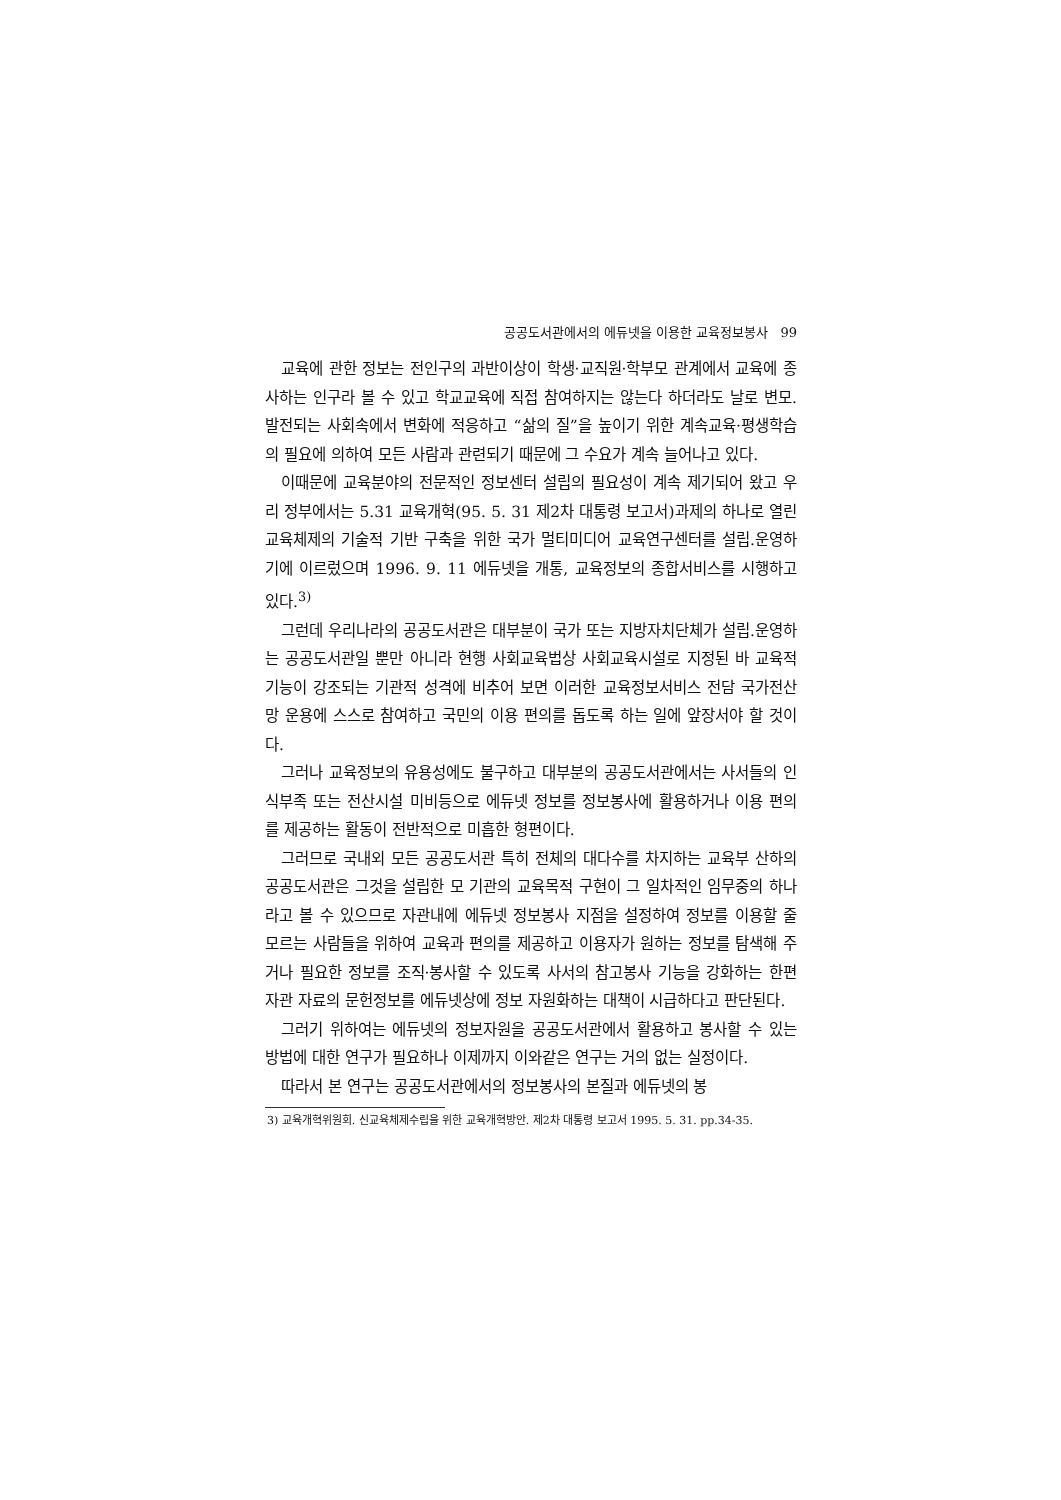공공도서관에서의 에듀넷을 이용한 교육정보봉사 99
교육에 관한 정보는 전인구의 과반이상이 학생·교직원·학부모 관계에서 교육에 종사하는 인구라 볼 수 있고 학교교육에 직접 참여하지는 않는다 하더라도 날로 변모.발전되는 사회속에서 변화에 적응하고 “삶의 질”을 높이기 위한 계속교육·평생학습의 필요에 의하여 모든 사람과 관련되기 때문에 그 수요가 계속 늘어나고 있다.
이때문에 교육분야의 전문적인 정보센터 설립의 필요성이 계속 제기되어 왔고 우리 정부에서는 5.31 교육개혁(95. 5. 31 제2차 대통령 보고서)과제의 하나로 열린 교육체제의 기술적 기반 구축을 위한 국가 멀티미디어 교육연구센터를 설립.운영하기에 이르렀으며 1996. 9. 11 에듀넷을 개통, 교육정보의 종합서비스를 시행하고 있다.<sup>3)</sup>
그런데 우리나라의 공공도서관은 대부분이 국가 또는 지방자치단체가 설립.운영하는 공공도서관일 뿐만 아니라 현행 사회교육법상 사회교육시설로 지정된 바 교육적 기능이 강조되는 기관적 성격에 비추어 보면 이러한 교육정보서비스 전담 국가전산망 운용에 스스로 참여하고 국민의 이용 편의를 돕도록 하는 일에 앞장서야 할 것이다.
그러나 교육정보의 유용성에도 불구하고 대부분의 공공도서관에서는 사서들의 인식부족 또는 전산시설 미비등으로 에듀넷 정보를 정보봉사에 활용하거나 이용 편의를 제공하는 활동이 전반적으로 미흡한 형편이다.
그러므로 국내외 모든 공공도서관 특히 전체의 대다수를 차지하는 교육부 산하의 공공도서관은 그것을 설립한 모 기관의 교육목적 구현이 그 일차적인 임무중의 하나라고 볼 수 있으므로 자관내에 에듀넷 정보봉사 지점을 설정하여 정보를 이용할 줄 모르는 사람들을 위하여 교육과 편의를 제공하고 이용자가 원하는 정보를 탐색해 주거나 필요한 정보를 조직·봉사할 수 있도록 사서의 참고봉사 기능을 강화하는 한편 자관 자료의 문헌정보를 에듀넷상에 정보 자원화하는 대책이 시급하다고 판단된다.
그러기 위하여는 에듀넷의 정보자원을 공공도서관에서 활용하고 봉사할 수 있는 방법에 대한 연구가 필요하나 이제까지 이와같은 연구는 거의 없는 실정이다.
따라서 본 연구는 공공도서관에서의 정보봉사의 본질과 에듀넷의 봉
3) 교육개혁위원회. 신교육체제수립을 위한 교육개혁방안. 제2차 대통령 보고서 1995. 5. 31. pp.34-35.